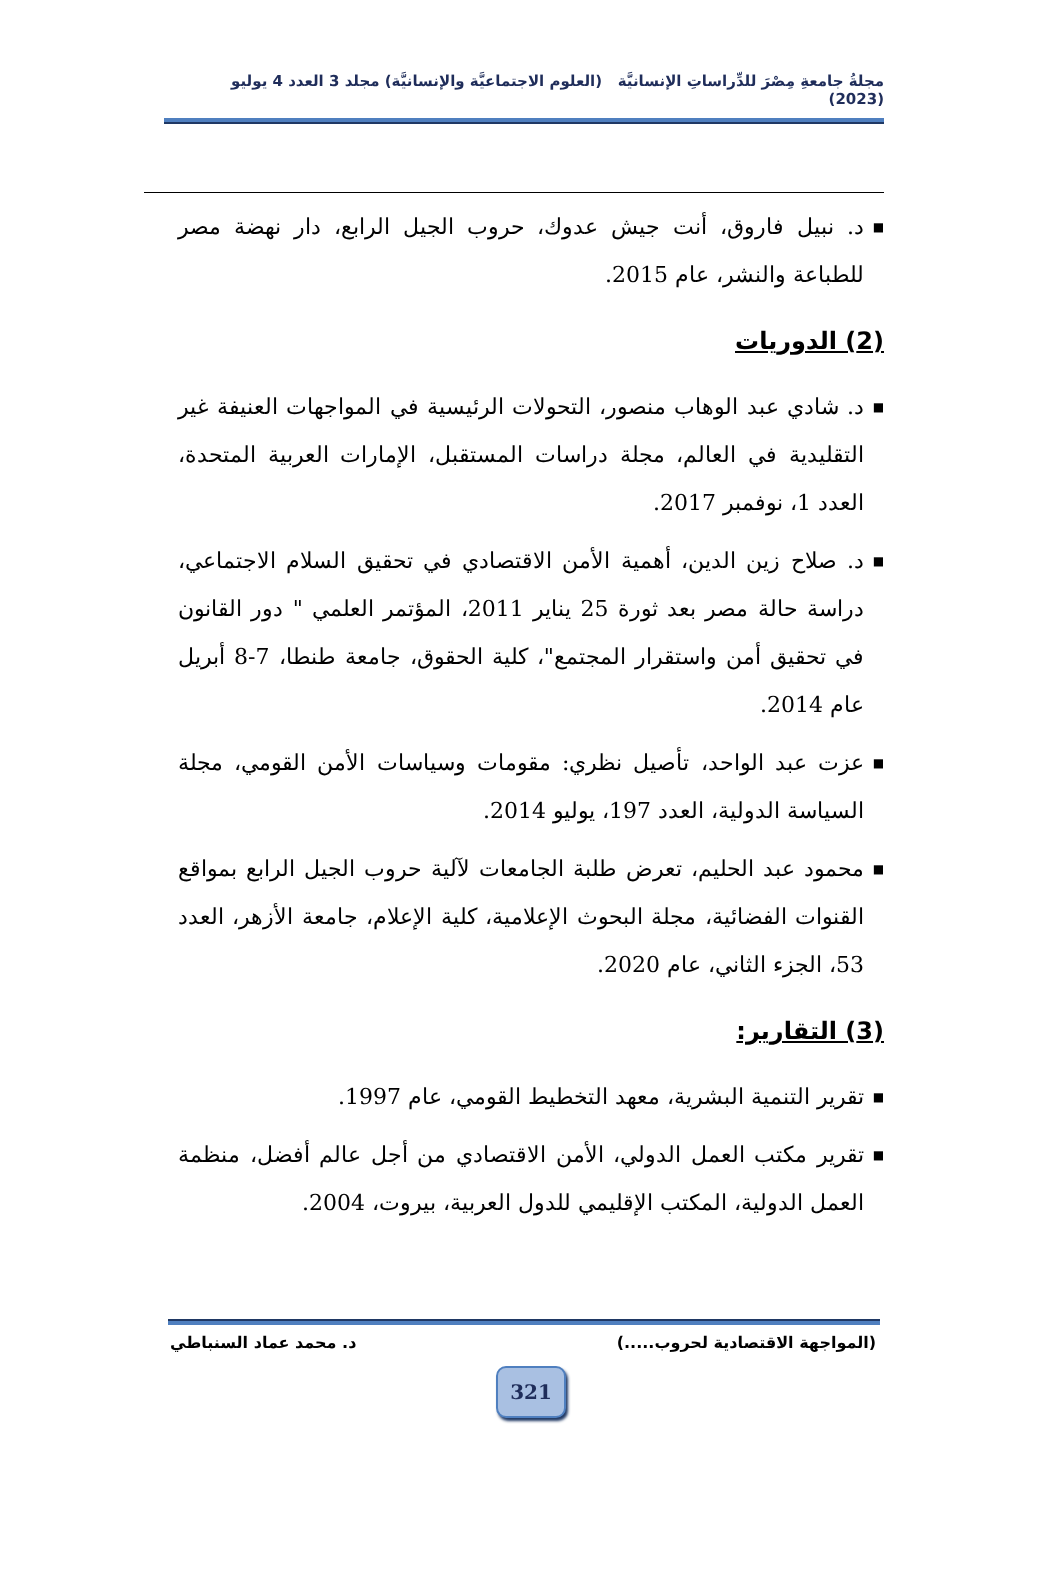مجلةُ جامعةِ مِصْرَ للدِّراساتِ الإنسانيَّة (العلوم الاجتماعيَّة والإنسانيَّة) مجلد 3 العدد 4 يوليو (2023)
■ د. نبيل فاروق، أنت جيش عدوك، حروب الجيل الرابع، دار نهضة مصر للطباعة والنشر، عام 2015.
(2) الدوريات
■ د. شادي عبد الوهاب منصور، التحولات الرئيسية في المواجهات العنيفة غير التقليدية في العالم، مجلة دراسات المستقبل، الإمارات العربية المتحدة، العدد 1، نوفمبر 2017.
■ د. صلاح زين الدين، أهمية الأمن الاقتصادي في تحقيق السلام الاجتماعي، دراسة حالة مصر بعد ثورة 25 يناير 2011، المؤتمر العلمي " دور القانون في تحقيق أمن واستقرار المجتمع"، كلية الحقوق، جامعة طنطا، 7-8 أبريل عام 2014.
■ عزت عبد الواحد، تأصيل نظري: مقومات وسياسات الأمن القومي، مجلة السياسة الدولية، العدد 197، يوليو 2014.
■ محمود عبد الحليم، تعرض طلبة الجامعات لآلية حروب الجيل الرابع بمواقع القنوات الفضائية، مجلة البحوث الإعلامية، كلية الإعلام، جامعة الأزهر، العدد 53، الجزء الثاني، عام 2020.
(3) التقارير:
■ تقرير التنمية البشرية، معهد التخطيط القومي، عام 1997.
■ تقرير مكتب العمل الدولي، الأمن الاقتصادي من أجل عالم أفضل، منظمة العمل الدولية، المكتب الإقليمي للدول العربية، بيروت، 2004.
(المواجهة الاقتصادية لحروب.....) د. محمد عماد السنباطي
321